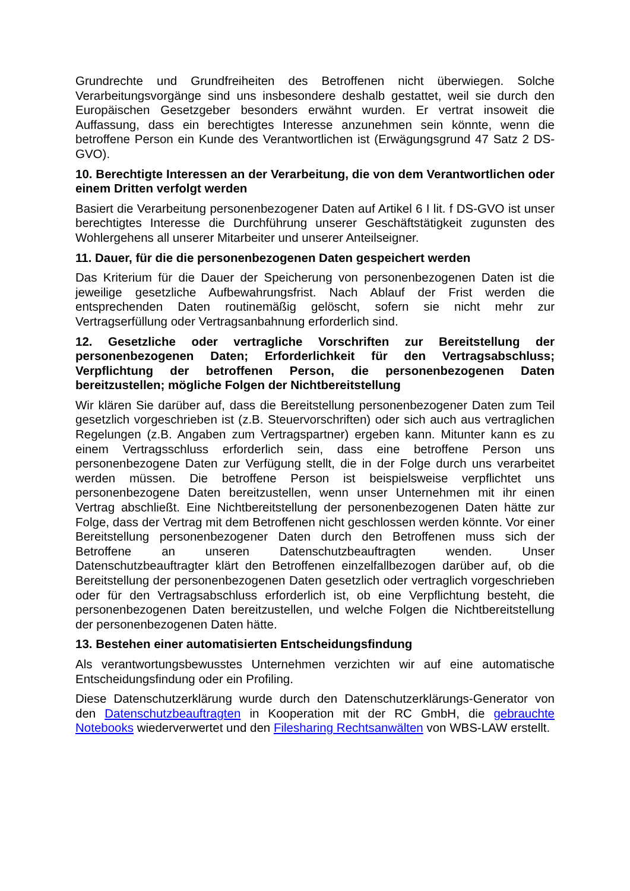Grundrechte und Grundfreiheiten des Betroffenen nicht überwiegen. Solche Verarbeitungsvorgänge sind uns insbesondere deshalb gestattet, weil sie durch den Europäischen Gesetzgeber besonders erwähnt wurden. Er vertrat insoweit die Auffassung, dass ein berechtigtes Interesse anzunehmen sein könnte, wenn die betroffene Person ein Kunde des Verantwortlichen ist (Erwägungsgrund 47 Satz 2 DS-GVO).
10. Berechtigte Interessen an der Verarbeitung, die von dem Verantwortlichen oder einem Dritten verfolgt werden
Basiert die Verarbeitung personenbezogener Daten auf Artikel 6 I lit. f DS-GVO ist unser berechtigtes Interesse die Durchführung unserer Geschäftstätigkeit zugunsten des Wohlergehens all unserer Mitarbeiter und unserer Anteilseigner.
11. Dauer, für die die personenbezogenen Daten gespeichert werden
Das Kriterium für die Dauer der Speicherung von personenbezogenen Daten ist die jeweilige gesetzliche Aufbewahrungsfrist. Nach Ablauf der Frist werden die entsprechenden Daten routinemäßig gelöscht, sofern sie nicht mehr zur Vertragserfüllung oder Vertragsanbahnung erforderlich sind.
12. Gesetzliche oder vertragliche Vorschriften zur Bereitstellung der personenbezogenen Daten; Erforderlichkeit für den Vertragsabschluss; Verpflichtung der betroffenen Person, die personenbezogenen Daten bereitzustellen; mögliche Folgen der Nichtbereitstellung
Wir klären Sie darüber auf, dass die Bereitstellung personenbezogener Daten zum Teil gesetzlich vorgeschrieben ist (z.B. Steuervorschriften) oder sich auch aus vertraglichen Regelungen (z.B. Angaben zum Vertragspartner) ergeben kann. Mitunter kann es zu einem Vertragsschluss erforderlich sein, dass eine betroffene Person uns personenbezogene Daten zur Verfügung stellt, die in der Folge durch uns verarbeitet werden müssen. Die betroffene Person ist beispielsweise verpflichtet uns personenbezogene Daten bereitzustellen, wenn unser Unternehmen mit ihr einen Vertrag abschließt. Eine Nichtbereitstellung der personenbezogenen Daten hätte zur Folge, dass der Vertrag mit dem Betroffenen nicht geschlossen werden könnte. Vor einer Bereitstellung personenbezogener Daten durch den Betroffenen muss sich der Betroffene an unseren Datenschutzbeauftragten wenden. Unser Datenschutzbeauftragter klärt den Betroffenen einzelfallbezogen darüber auf, ob die Bereitstellung der personenbezogenen Daten gesetzlich oder vertraglich vorgeschrieben oder für den Vertragsabschluss erforderlich ist, ob eine Verpflichtung besteht, die personenbezogenen Daten bereitzustellen, und welche Folgen die Nichtbereitstellung der personenbezogenen Daten hätte.
13. Bestehen einer automatisierten Entscheidungsfindung
Als verantwortungsbewusstes Unternehmen verzichten wir auf eine automatische Entscheidungsfindung oder ein Profiling.
Diese Datenschutzerklärung wurde durch den Datenschutzerklärungs-Generator von den Datenschutzbeauftragten in Kooperation mit der RC GmbH, die gebrauchte Notebooks wiederverwertet und den Filesharing Rechtsanwälten von WBS-LAW erstellt.